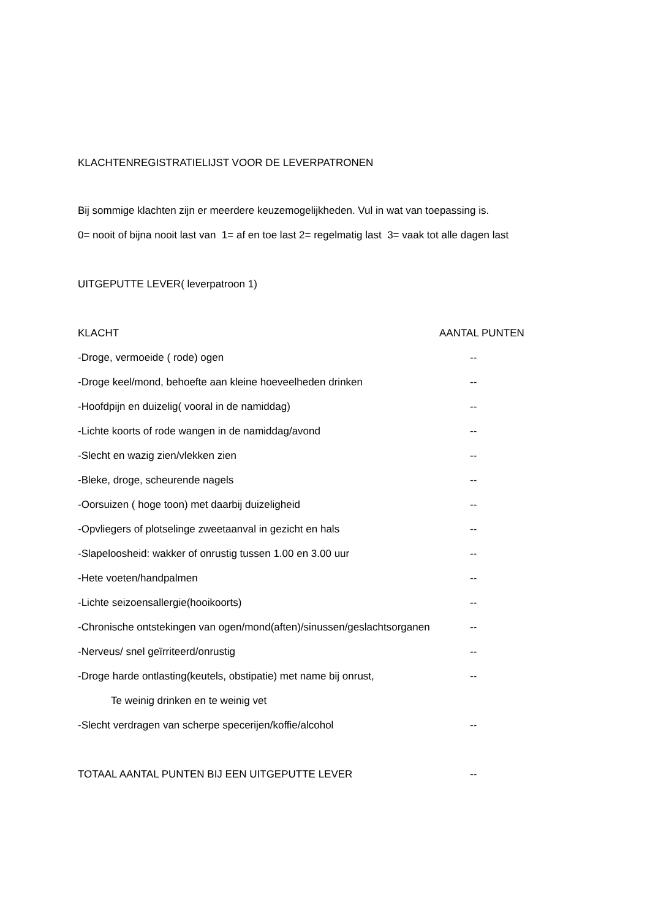KLACHTENREGISTRATIELIJST VOOR DE LEVERPATRONEN
Bij sommige klachten zijn er meerdere keuzemogelijkheden. Vul in wat van toepassing is.
0= nooit of bijna nooit last van 1= af en toe last 2= regelmatig last 3= vaak tot alle dagen last
UITGEPUTTE LEVER( leverpatroon 1)
KLACHT AANTAL PUNTEN
-Droge, vermoeide ( rode) ogen --
-Droge keel/mond, behoefte aan kleine hoeveelheden drinken --
-Hoofdpijn en duizelig( vooral in de namiddag) --
-Lichte koorts of rode wangen in de namiddag/avond --
-Slecht en wazig zien/vlekken zien --
-Bleke, droge, scheurende nagels --
-Oorsuizen ( hoge toon) met daarbij duizeligheid --
-Opvliegers of plotselinge zweetaanval in gezicht en hals --
-Slapeloosheid: wakker of onrustig tussen 1.00 en 3.00 uur --
-Hete voeten/handpalmen --
-Lichte seizoensallergie(hooikoorts) --
-Chronische ontstekingen van ogen/mond(aften)/sinussen/geslachtsorganen --
-Nerveus/ snel geïrriteerd/onrustig --
-Droge harde ontlasting(keutels, obstipatie) met name bij onrust, --
Te weinig drinken en te weinig vet
-Slecht verdragen van scherpe specerijen/koffie/alcohol --
TOTAAL AANTAL PUNTEN BIJ EEN UITGEPUTTE LEVER --